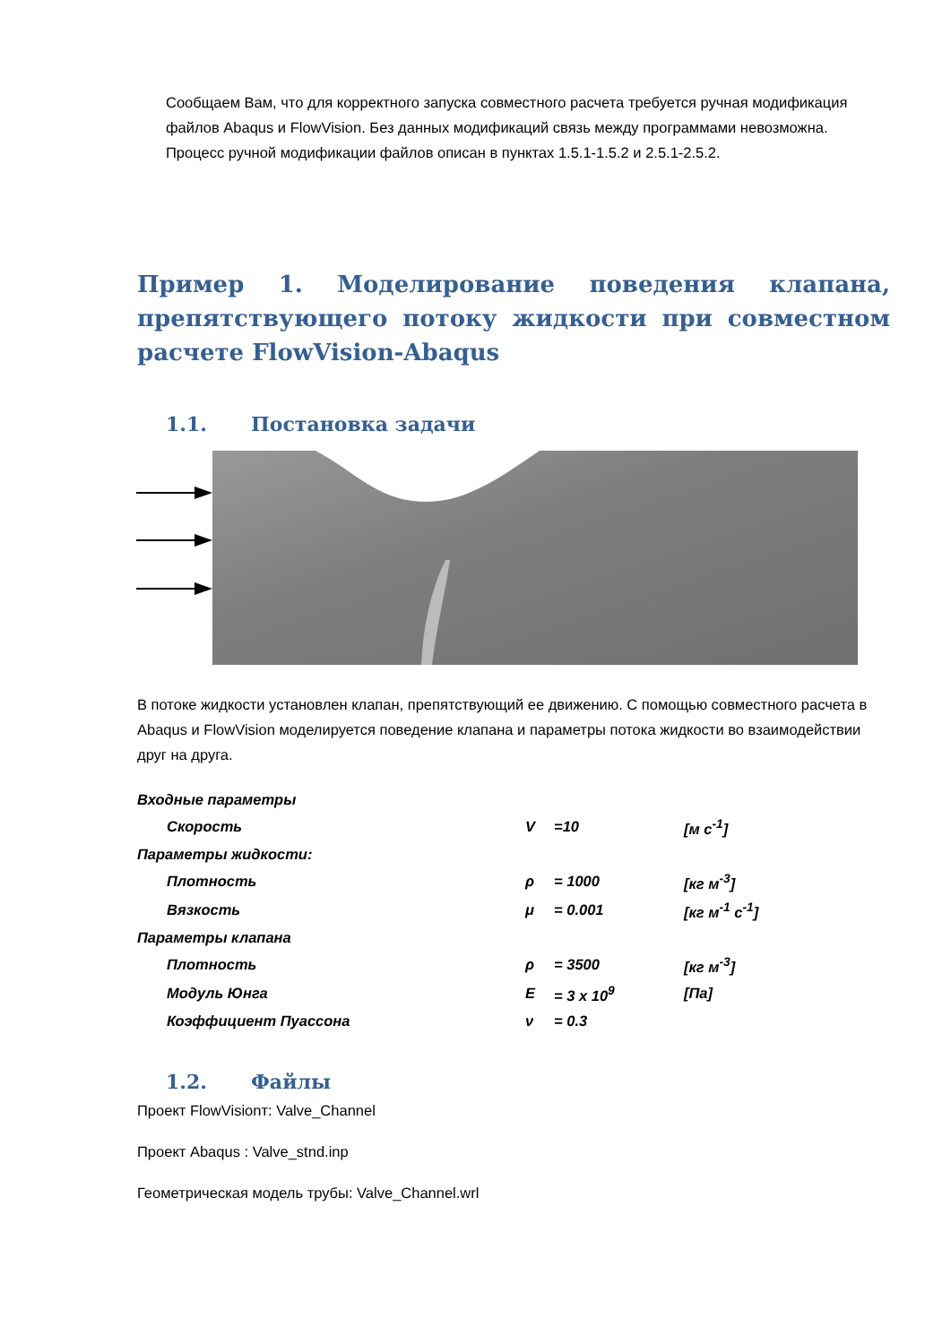Сообщаем Вам, что для корректного запуска совместного расчета требуется ручная модификация файлов Abaqus и FlowVision. Без данных модификаций связь между программами невозможна. Процесс ручной модификации файлов описан в пунктах 1.5.1-1.5.2 и 2.5.1-2.5.2.
Пример 1. Моделирование поведения клапана, препятствующего потоку жидкости при совместном расчете FlowVision-Abaqus
1.1. Постановка задачи
В потоке жидкости установлен клапан, препятствующий ее движению. С помощью совместного расчета в Abaqus и FlowVision моделируется поведение клапана и параметры потока жидкости во взаимодействии друг на друга.
| Входные параметры | | | |
| Скорость | V | =10 | [м с<sup>-1</sup>] |
| Параметры жидкости: | | | |
| Плотность | ρ | = 1000 | [кг м<sup>-3</sup>] |
| Вязкость | μ | = 0.001 | [кг м<sup>-1</sup> с<sup>-1</sup>] |
| Параметры клапана | | | |
| Плотность | ρ | = 3500 | [кг м<sup>-3</sup>] |
| Модуль Юнга | E | = 3 x 10<sup>9</sup> | [Па] |
| Коэффициент Пуассона | ν | = 0.3 | |
1.2. Файлы
Проект FlowVisionт: Valve_Channel
Проект Abaqus : Valve_stnd.inp
Геометрическая модель трубы: Valve_Channel.wrl